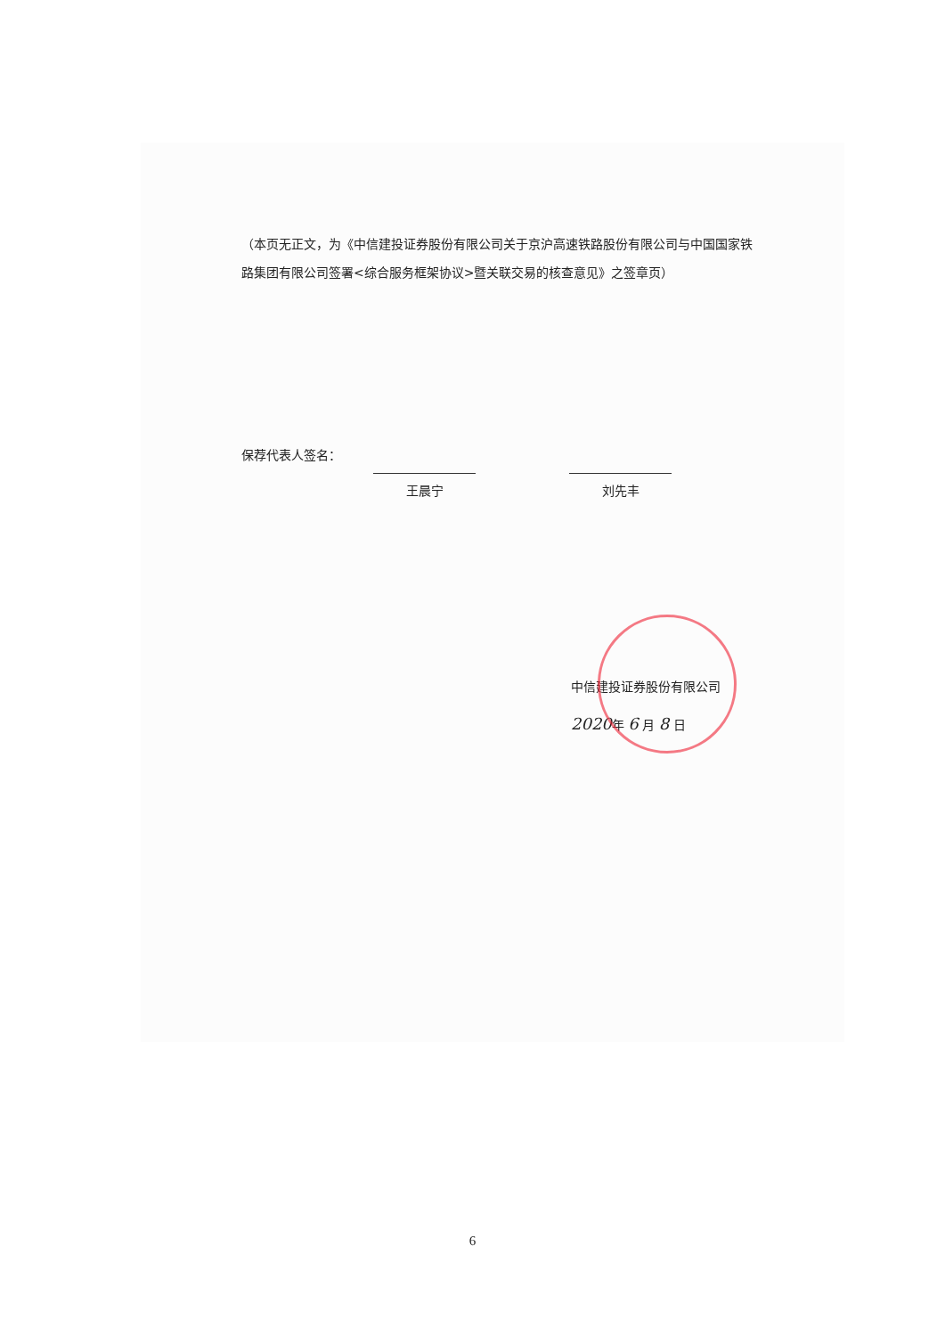（本页无正文，为《中信建投证券股份有限公司关于京沪高速铁路股份有限公司与中国国家铁路集团有限公司签署<综合服务框架协议>暨关联交易的核查意见》之签章页）
保荐代表人签名：
王晨宁
刘先丰
中信建投证券股份有限公司
2020年 6 月 8 日
6